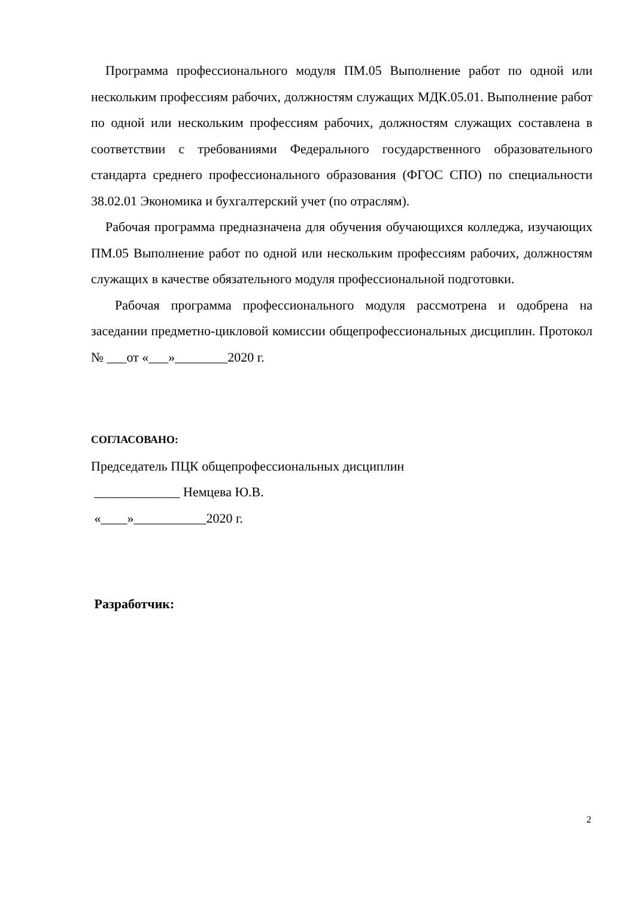Программа профессионального модуля ПМ.05 Выполнение работ по одной или нескольким профессиям рабочих, должностям служащих МДК.05.01. Выполнение работ по одной или нескольким профессиям рабочих, должностям служащих составлена в соответствии с требованиями Федерального государственного образовательного стандарта среднего профессионального образования (ФГОС СПО) по специальности 38.02.01 Экономика и бухгалтерский учет (по отраслям).
Рабочая программа предназначена для обучения обучающихся колледжа, изучающих ПМ.05 Выполнение работ по одной или нескольким профессиям рабочих, должностям служащих в качестве обязательного модуля профессиональной подготовки.
Рабочая программа профессионального модуля рассмотрена и одобрена на заседании предметно-цикловой комиссии общепрофессиональных дисциплин. Протокол № ___от «___»________2020 г.
СОГЛАСОВАНО:
Председатель ПЦК общепрофессиональных дисциплин
_____________ Немцева Ю.В.
«____»___________2020 г.
Разработчик:
2